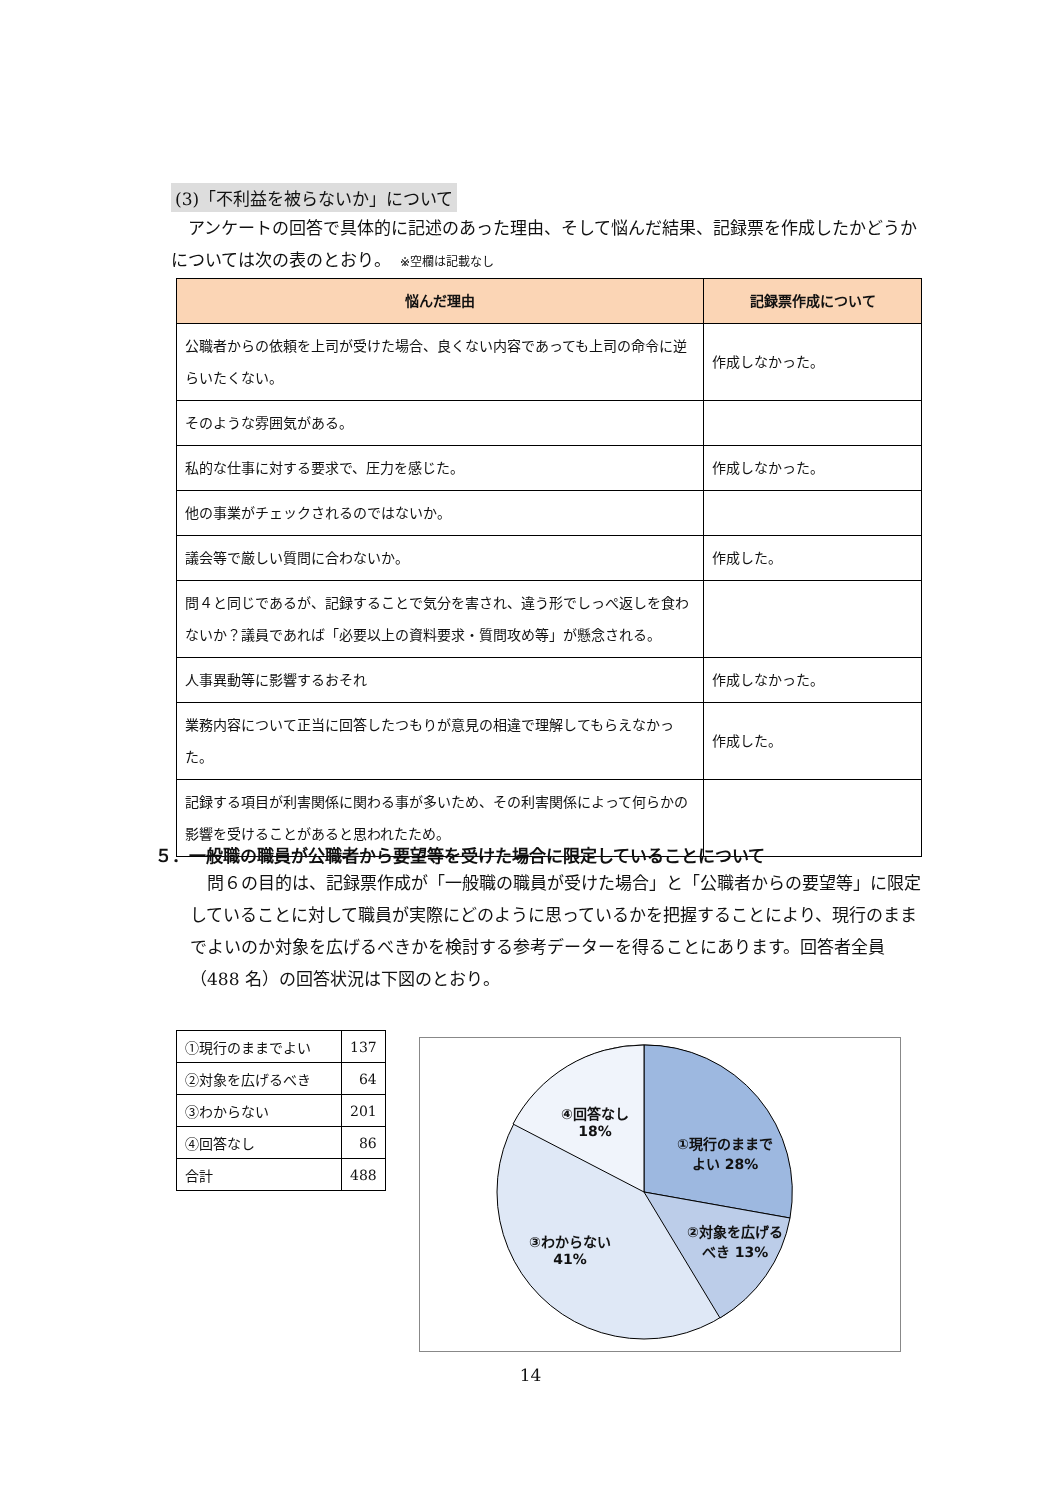(3)「不利益を被らないか」について
　アンケートの回答で具体的に記述のあった理由、そして悩んだ結果、記録票を作成したかどうかについては次の表のとおり。　※空欄は記載なし
| 悩んだ理由 | 記録票作成について |
| --- | --- |
| 公職者からの依頼を上司が受けた場合、良くない内容であっても上司の命令に逆らいたくない。 | 作成しなかった。 |
| そのような雰囲気がある。 | |
| 私的な仕事に対する要求で、圧力を感じた。 | 作成しなかった。 |
| 他の事業がチェックされるのではないか。 | |
| 議会等で厳しい質問に合わないか。 | 作成した。 |
| 問４と同じであるが、記録することで気分を害され、違う形でしっぺ返しを食わないか？議員であれば「必要以上の資料要求・質問攻め等」が懸念される。 | |
| 人事異動等に影響するおそれ | 作成しなかった。 |
| 業務内容について正当に回答したつもりが意見の相違で理解してもらえなかった。 | 作成した。 |
| 記録する項目が利害関係に関わる事が多いため、その利害関係によって何らかの影響を受けることがあると思われたため。 | |
５．一般職の職員が公職者から要望等を受けた場合に限定していることについて
　問６の目的は、記録票作成が「一般職の職員が受けた場合」と「公職者からの要望等」に限定していることに対して職員が実際にどのように思っているかを把握することにより、現行のままでよいのか対象を広げるべきかを検討する参考データーを得ることにあります。回答者全員（488 名）の回答状況は下図のとおり。
| ①現行のままでよい | 137 |
| ②対象を広げるべき | 64 |
| ③わからない | 201 |
| ④回答なし | 86 |
| 合計 | 488 |
①現行のままでよい 28%
②対象を広げるべき 13%
③わからない 41%
④回答なし 18%
14